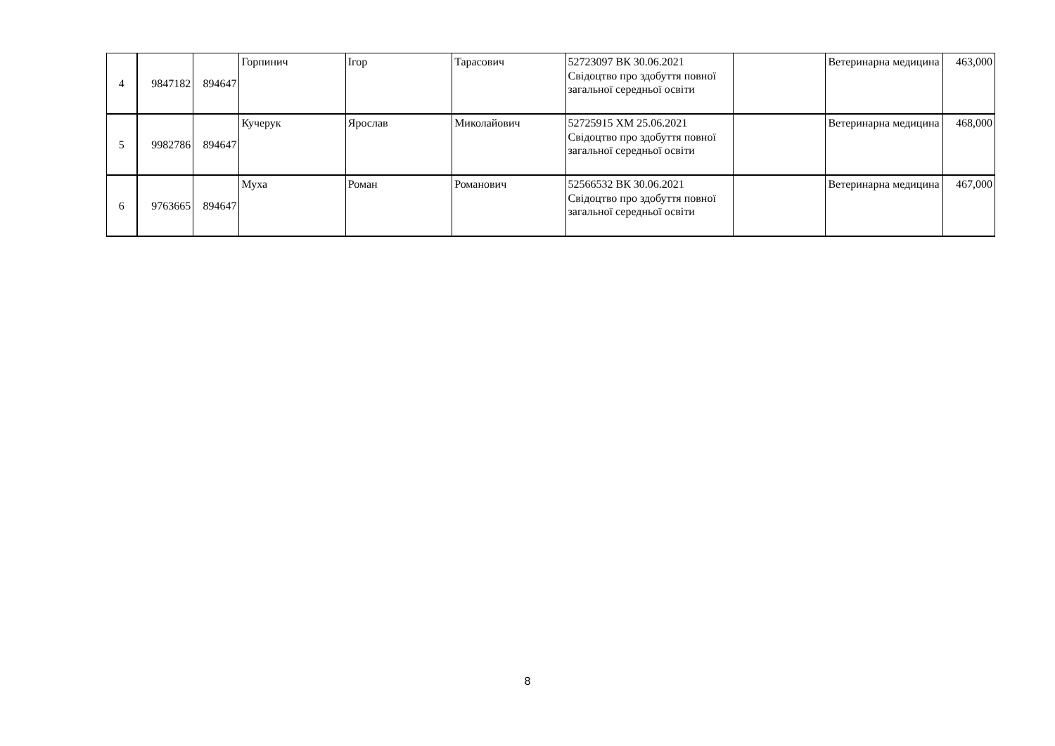| 4 | 9847182 | 894647 | Горпинич | Ігор | Тарасович | 52723097 ВК 30.06.2021 Свідоцтво про здобуття повної загальної середньої освіти | | Ветеринарна медицина | 463,000 |
| 5 | 9982786 | 894647 | Кучерук | Ярослав | Миколайович | 52725915 ХМ 25.06.2021 Свідоцтво про здобуття повної загальної середньої освіти | | Ветеринарна медицина | 468,000 |
| 6 | 9763665 | 894647 | Муха | Роман | Романович | 52566532 ВК 30.06.2021 Свідоцтво про здобуття повної загальної середньої освіти | | Ветеринарна медицина | 467,000 |
8